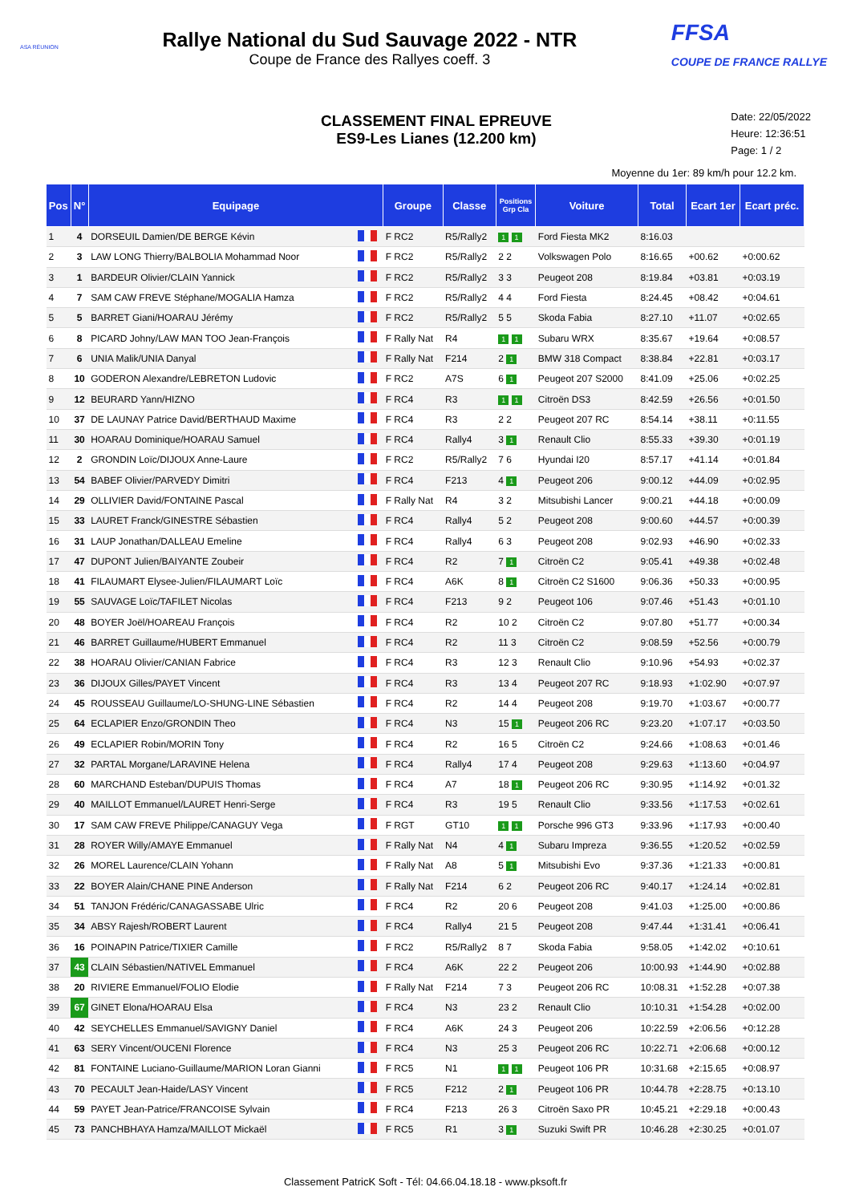ASA RÉUNION
Rallye National du Sud Sauvage 2022 - NTR
Coupe de France des Rallyes coeff. 3
FFSA
COUPE DE FRANCE RALLYE
CLASSEMENT FINAL EPREUVE
ES9-Les Lianes (12.200 km)
Date: 22/05/2022
Heure: 12:36:51
Page: 1 / 2
Moyenne du 1er: 89 km/h pour 12.2 km.
| Pos | N° | Equipage | | Groupe | Classe | Positions Grp Cla | Voiture | Total | Ecart 1er | Ecart préc. |
| --- | --- | --- | --- | --- | --- | --- | --- | --- | --- | --- |
| 1 | 4 | DORSEUIL Damien/DE BERGE Kévin | | F RC2 | R5/Rally2 | 1 1 | Ford Fiesta MK2 | 8:16.03 | | |
| 2 | 3 | LAW LONG Thierry/BALBOLIA Mohammad Noor | | F RC2 | R5/Rally2 | 2 2 | Volkswagen Polo | 8:16.65 | +00.62 | +0:00.62 |
| 3 | 1 | BARDEUR Olivier/CLAIN Yannick | | F RC2 | R5/Rally2 | 3 3 | Peugeot 208 | 8:19.84 | +03.81 | +0:03.19 |
| 4 | 7 | SAM CAW FREVE Stéphane/MOGALIA Hamza | | F RC2 | R5/Rally2 | 4 4 | Ford Fiesta | 8:24.45 | +08.42 | +0:04.61 |
| 5 | 5 | BARRET Giani/HOARAU Jérémy | | F RC2 | R5/Rally2 | 5 5 | Skoda Fabia | 8:27.10 | +11.07 | +0:02.65 |
| 6 | 8 | PICARD Johny/LAW MAN TOO Jean-François | | F Rally Nat | R4 | 1 1 | Subaru WRX | 8:35.67 | +19.64 | +0:08.57 |
| 7 | 6 | UNIA Malik/UNIA Danyal | | F Rally Nat | F214 | 2 1 | BMW 318 Compact | 8:38.84 | +22.81 | +0:03.17 |
| 8 | 10 | GODERON Alexandre/LEBRETON Ludovic | | F RC2 | A7S | 6 1 | Peugeot 207 S2000 | 8:41.09 | +25.06 | +0:02.25 |
| 9 | 12 | BEURARD Yann/HIZNO | | F RC4 | R3 | 1 1 | Citroën DS3 | 8:42.59 | +26.56 | +0:01.50 |
| 10 | 37 | DE LAUNAY Patrice David/BERTHAUD Maxime | | F RC4 | R3 | 2 2 | Peugeot 207 RC | 8:54.14 | +38.11 | +0:11.55 |
| 11 | 30 | HOARAU Dominique/HOARAU Samuel | | F RC4 | Rally4 | 3 1 | Renault Clio | 8:55.33 | +39.30 | +0:01.19 |
| 12 | 2 | GRONDIN Loïc/DIJOUX Anne-Laure | | F RC2 | R5/Rally2 | 7 6 | Hyundai I20 | 8:57.17 | +41.14 | +0:01.84 |
| 13 | 54 | BABEF Olivier/PARVEDY Dimitri | | F RC4 | F213 | 4 1 | Peugeot 206 | 9:00.12 | +44.09 | +0:02.95 |
| 14 | 29 | OLLIVIER David/FONTAINE Pascal | | F Rally Nat | R4 | 3 2 | Mitsubishi Lancer | 9:00.21 | +44.18 | +0:00.09 |
| 15 | 33 | LAURET Franck/GINESTRE Sébastien | | F RC4 | Rally4 | 5 2 | Peugeot 208 | 9:00.60 | +44.57 | +0:00.39 |
| 16 | 31 | LAUP Jonathan/DALLEAU Emeline | | F RC4 | Rally4 | 6 3 | Peugeot 208 | 9:02.93 | +46.90 | +0:02.33 |
| 17 | 47 | DUPONT Julien/BAIYANTE Zoubeir | | F RC4 | R2 | 7 1 | Citroën C2 | 9:05.41 | +49.38 | +0:02.48 |
| 18 | 41 | FILAUMART Elysee-Julien/FILAUMART Loïc | | F RC4 | A6K | 8 1 | Citroën C2 S1600 | 9:06.36 | +50.33 | +0:00.95 |
| 19 | 55 | SAUVAGE Loïc/TAFILET Nicolas | | F RC4 | F213 | 9 2 | Peugeot 106 | 9:07.46 | +51.43 | +0:01.10 |
| 20 | 48 | BOYER Joël/HOAREAU François | | F RC4 | R2 | 10 2 | Citroën C2 | 9:07.80 | +51.77 | +0:00.34 |
| 21 | 46 | BARRET Guillaume/HUBERT Emmanuel | | F RC4 | R2 | 11 3 | Citroën C2 | 9:08.59 | +52.56 | +0:00.79 |
| 22 | 38 | HOARAU Olivier/CANIAN Fabrice | | F RC4 | R3 | 12 3 | Renault Clio | 9:10.96 | +54.93 | +0:02.37 |
| 23 | 36 | DIJOUX Gilles/PAYET Vincent | | F RC4 | R3 | 13 4 | Peugeot 207 RC | 9:18.93 | +1:02.90 | +0:07.97 |
| 24 | 45 | ROUSSEAU Guillaume/LO-SHUNG-LINE Sébastien | | F RC4 | R2 | 14 4 | Peugeot 208 | 9:19.70 | +1:03.67 | +0:00.77 |
| 25 | 64 | ECLAPIER Enzo/GRONDIN Theo | | F RC4 | N3 | 15 1 | Peugeot 206 RC | 9:23.20 | +1:07.17 | +0:03.50 |
| 26 | 49 | ECLAPIER Robin/MORIN Tony | | F RC4 | R2 | 16 5 | Citroën C2 | 9:24.66 | +1:08.63 | +0:01.46 |
| 27 | 32 | PARTAL Morgane/LARAVINE Helena | | F RC4 | Rally4 | 17 4 | Peugeot 208 | 9:29.63 | +1:13.60 | +0:04.97 |
| 28 | 60 | MARCHAND Esteban/DUPUIS Thomas | | F RC4 | A7 | 18 1 | Peugeot 206 RC | 9:30.95 | +1:14.92 | +0:01.32 |
| 29 | 40 | MAILLOT Emmanuel/LAURET Henri-Serge | | F RC4 | R3 | 19 5 | Renault Clio | 9:33.56 | +1:17.53 | +0:02.61 |
| 30 | 17 | SAM CAW FREVE Philippe/CANAGUY Vega | | F RGT | GT10 | 1 1 | Porsche 996 GT3 | 9:33.96 | +1:17.93 | +0:00.40 |
| 31 | 28 | ROYER Willy/AMAYE Emmanuel | | F Rally Nat | N4 | 4 1 | Subaru Impreza | 9:36.55 | +1:20.52 | +0:02.59 |
| 32 | 26 | MOREL Laurence/CLAIN Yohann | | F Rally Nat | A8 | 5 1 | Mitsubishi Evo | 9:37.36 | +1:21.33 | +0:00.81 |
| 33 | 22 | BOYER Alain/CHANE PINE Anderson | | F Rally Nat | F214 | 6 2 | Peugeot 206 RC | 9:40.17 | +1:24.14 | +0:02.81 |
| 34 | 51 | TANJON Frédéric/CANAGASSABE Ulric | | F RC4 | R2 | 20 6 | Peugeot 208 | 9:41.03 | +1:25.00 | +0:00.86 |
| 35 | 34 | ABSY Rajesh/ROBERT Laurent | | F RC4 | Rally4 | 21 5 | Peugeot 208 | 9:47.44 | +1:31.41 | +0:06.41 |
| 36 | 16 | POINAPIN Patrice/TIXIER Camille | | F RC2 | R5/Rally2 | 8 7 | Skoda Fabia | 9:58.05 | +1:42.02 | +0:10.61 |
| 37 | 43 | CLAIN Sébastien/NATIVEL Emmanuel | | F RC4 | A6K | 22 2 | Peugeot 206 | 10:00.93 | +1:44.90 | +0:02.88 |
| 38 | 20 | RIVIERE Emmanuel/FOLIO Elodie | | F Rally Nat | F214 | 7 3 | Peugeot 206 RC | 10:08.31 | +1:52.28 | +0:07.38 |
| 39 | 67 | GINET Elona/HOARAU Elsa | | F RC4 | N3 | 23 2 | Renault Clio | 10:10.31 | +1:54.28 | +0:02.00 |
| 40 | 42 | SEYCHELLES Emmanuel/SAVIGNY Daniel | | F RC4 | A6K | 24 3 | Peugeot 206 | 10:22.59 | +2:06.56 | +0:12.28 |
| 41 | 63 | SERY Vincent/OUCENI Florence | | F RC4 | N3 | 25 3 | Peugeot 206 RC | 10:22.71 | +2:06.68 | +0:00.12 |
| 42 | 81 | FONTAINE Luciano-Guillaume/MARION Loran Gianni | | F RC5 | N1 | 1 1 | Peugeot 106 PR | 10:31.68 | +2:15.65 | +0:08.97 |
| 43 | 70 | PECAULT Jean-Haide/LASY Vincent | | F RC5 | F212 | 2 1 | Peugeot 106 PR | 10:44.78 | +2:28.75 | +0:13.10 |
| 44 | 59 | PAYET Jean-Patrice/FRANCOISE Sylvain | | F RC4 | F213 | 26 3 | Citroën Saxo PR | 10:45.21 | +2:29.18 | +0:00.43 |
| 45 | 73 | PANCHBHAYA Hamza/MAILLOT Mickaël | | F RC5 | R1 | 3 1 | Suzuki Swift PR | 10:46.28 | +2:30.25 | +0:01.07 |
Classement PatricK Soft - Tél: 04.66.04.18.18 - www.pksoft.fr